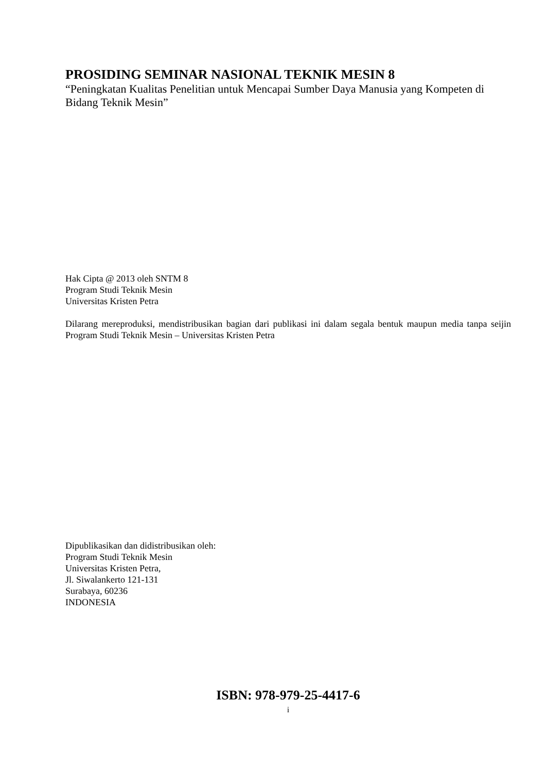PROSIDING SEMINAR NASIONAL TEKNIK MESIN 8
“Peningkatan Kualitas Penelitian untuk Mencapai Sumber Daya Manusia yang Kompeten di Bidang Teknik Mesin”
Hak Cipta @ 2013 oleh SNTM 8
Program Studi Teknik Mesin
Universitas Kristen Petra
Dilarang mereproduksi, mendistribusikan bagian dari publikasi ini dalam segala bentuk maupun media tanpa seijin Program Studi Teknik Mesin – Universitas Kristen Petra
Dipublikasikan dan didistribusikan oleh:
Program Studi Teknik Mesin
Universitas Kristen Petra,
Jl. Siwalankerto 121-131
Surabaya, 60236
INDONESIA
ISBN: 978-979-25-4417-6
i